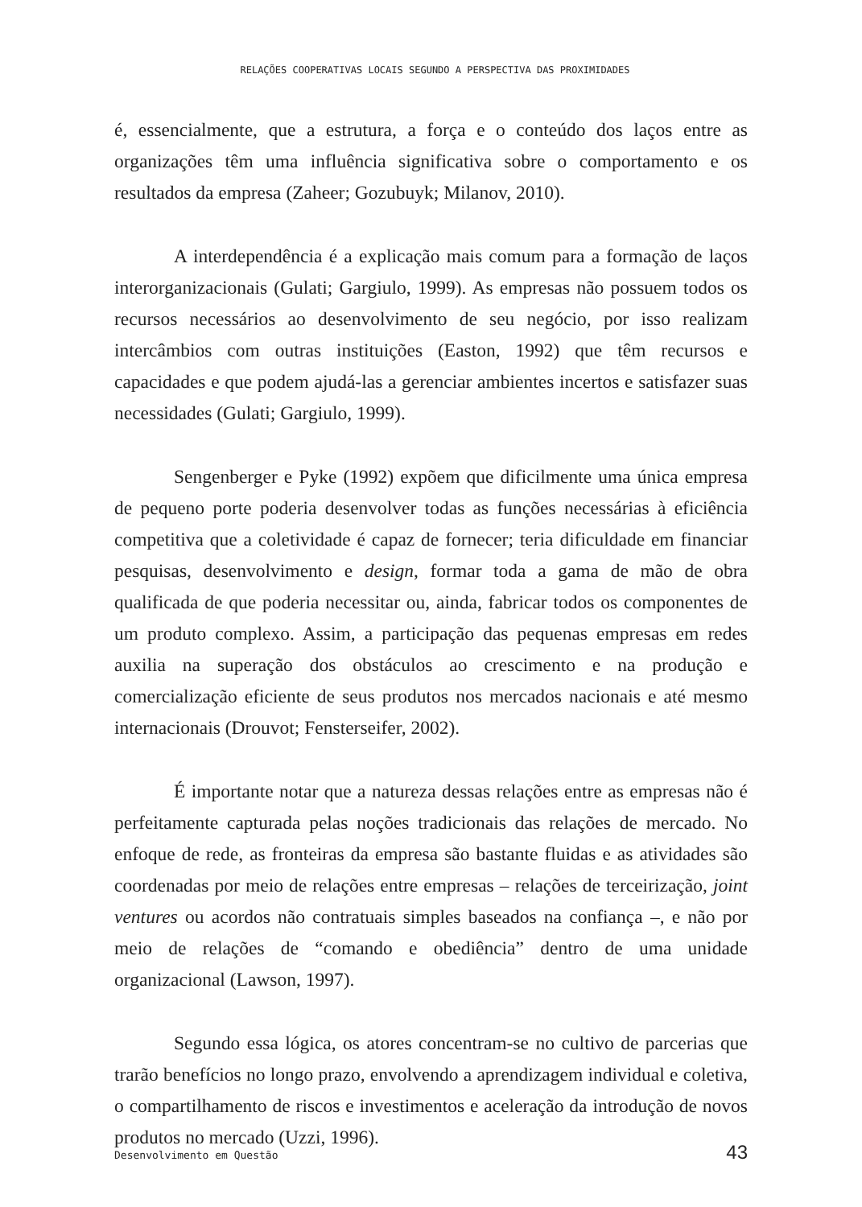RELAÇÕES COOPERATIVAS LOCAIS SEGUNDO A PERSPECTIVA DAS PROXIMIDADES
é, essencialmente, que a estrutura, a força e o conteúdo dos laços entre as organizações têm uma influência significativa sobre o comportamento e os resultados da empresa (Zaheer; Gozubuyk; Milanov, 2010).
A interdependência é a explicação mais comum para a formação de laços interorganizacionais (Gulati; Gargiulo, 1999). As empresas não possuem todos os recursos necessários ao desenvolvimento de seu negócio, por isso realizam intercâmbios com outras instituições (Easton, 1992) que têm recursos e capacidades e que podem ajudá-las a gerenciar ambientes incertos e satisfazer suas necessidades (Gulati; Gargiulo, 1999).
Sengenberger e Pyke (1992) expõem que dificilmente uma única empresa de pequeno porte poderia desenvolver todas as funções necessárias à eficiência competitiva que a coletividade é capaz de fornecer; teria dificuldade em financiar pesquisas, desenvolvimento e design, formar toda a gama de mão de obra qualificada de que poderia necessitar ou, ainda, fabricar todos os componentes de um produto complexo. Assim, a participação das pequenas empresas em redes auxilia na superação dos obstáculos ao crescimento e na produção e comercialização eficiente de seus produtos nos mercados nacionais e até mesmo internacionais (Drouvot; Fensterseifer, 2002).
É importante notar que a natureza dessas relações entre as empresas não é perfeitamente capturada pelas noções tradicionais das relações de mercado. No enfoque de rede, as fronteiras da empresa são bastante fluidas e as atividades são coordenadas por meio de relações entre empresas – relações de terceirização, joint ventures ou acordos não contratuais simples baseados na confiança –, e não por meio de relações de “comando e obediência” dentro de uma unidade organizacional (Lawson, 1997).
Segundo essa lógica, os atores concentram-se no cultivo de parcerias que trarão benefícios no longo prazo, envolvendo a aprendizagem individual e coletiva, o compartilhamento de riscos e investimentos e aceleração da introdução de novos produtos no mercado (Uzzi, 1996).
Desenvolvimento em Questão 43